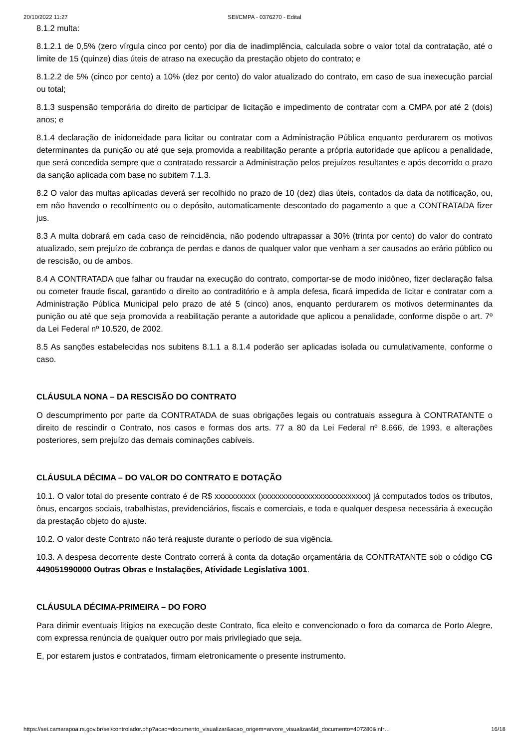20/10/2022 11:27 SEI/CMPA - 0376270 - Edital
8.1.2 multa:
8.1.2.1 de 0,5% (zero vírgula cinco por cento) por dia de inadimplência, calculada sobre o valor total da contratação, até o limite de 15 (quinze) dias úteis de atraso na execução da prestação objeto do contrato; e
8.1.2.2 de 5% (cinco por cento) a 10% (dez por cento) do valor atualizado do contrato, em caso de sua inexecução parcial ou total;
8.1.3 suspensão temporária do direito de participar de licitação e impedimento de contratar com a CMPA por até 2 (dois) anos; e
8.1.4 declaração de inidoneidade para licitar ou contratar com a Administração Pública enquanto perdurarem os motivos determinantes da punição ou até que seja promovida a reabilitação perante a própria autoridade que aplicou a penalidade, que será concedida sempre que o contratado ressarcir a Administração pelos prejuízos resultantes e após decorrido o prazo da sanção aplicada com base no subitem 7.1.3.
8.2 O valor das multas aplicadas deverá ser recolhido no prazo de 10 (dez) dias úteis, contados da data da notificação, ou, em não havendo o recolhimento ou o depósito, automaticamente descontado do pagamento a que a CONTRATADA fizer jus.
8.3 A multa dobrará em cada caso de reincidência, não podendo ultrapassar a 30% (trinta por cento) do valor do contrato atualizado, sem prejuízo de cobrança de perdas e danos de qualquer valor que venham a ser causados ao erário público ou de rescisão, ou de ambos.
8.4 A CONTRATADA que falhar ou fraudar na execução do contrato, comportar-se de modo inidôneo, fizer declaração falsa ou cometer fraude fiscal, garantido o direito ao contraditório e à ampla defesa, ficará impedida de licitar e contratar com a Administração Pública Municipal pelo prazo de até 5 (cinco) anos, enquanto perdurarem os motivos determinantes da punição ou até que seja promovida a reabilitação perante a autoridade que aplicou a penalidade, conforme dispõe o art. 7º da Lei Federal nº 10.520, de 2002.
8.5 As sanções estabelecidas nos subitens 8.1.1 a 8.1.4 poderão ser aplicadas isolada ou cumulativamente, conforme o caso.
CLÁUSULA NONA – DA RESCISÃO DO CONTRATO
O descumprimento por parte da CONTRATADA de suas obrigações legais ou contratuais assegura à CONTRATANTE o direito de rescindir o Contrato, nos casos e formas dos arts. 77 a 80 da Lei Federal nº 8.666, de 1993, e alterações posteriores, sem prejuízo das demais cominações cabíveis.
CLÁUSULA DÉCIMA – DO VALOR DO CONTRATO E DOTAÇÃO
10.1. O valor total do presente contrato é de R$ xxxxxxxxxx (xxxxxxxxxxxxxxxxxxxxxxxxxx) já computados todos os tributos, ônus, encargos sociais, trabalhistas, previdenciários, fiscais e comerciais, e toda e qualquer despesa necessária à execução da prestação objeto do ajuste.
10.2. O valor deste Contrato não terá reajuste durante o período de sua vigência.
10.3. A despesa decorrente deste Contrato correrá à conta da dotação orçamentária da CONTRATANTE sob o código CG 449051990000 Outras Obras e Instalações, Atividade Legislativa 1001.
CLÁUSULA DÉCIMA-PRIMEIRA – DO FORO
Para dirimir eventuais litígios na execução deste Contrato, fica eleito e convencionado o foro da comarca de Porto Alegre, com expressa renúncia de qualquer outro por mais privilegiado que seja.
E, por estarem justos e contratados, firmam eletronicamente o presente instrumento.
https://sei.camarapoa.rs.gov.br/sei/controlador.php?acao=documento_visualizar&acao_origem=arvore_visualizar&id_documento=407280&infr… 16/18